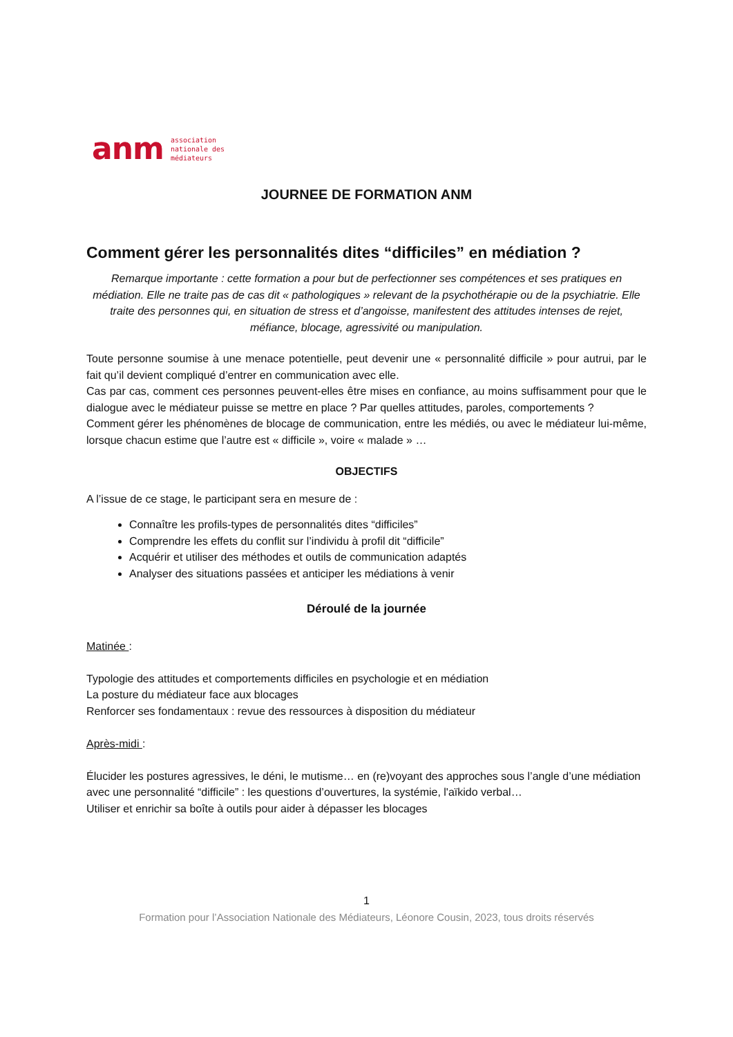anm
association
nationale des
médiateurs
JOURNEE DE FORMATION ANM
Comment gérer les personnalités dites “difficiles” en médiation ?
Remarque importante : cette formation a pour but de perfectionner ses compétences et ses pratiques en médiation. Elle ne traite pas de cas dit « pathologiques » relevant de la psychothérapie ou de la psychiatrie. Elle traite des personnes qui, en situation de stress et d’angoisse, manifestent des attitudes intenses de rejet, méfiance, blocage, agressivité ou manipulation.
Toute personne soumise à une menace potentielle, peut devenir une « personnalité difficile » pour autrui, par le fait qu’il devient compliqué d’entrer en communication avec elle.
Cas par cas, comment ces personnes peuvent-elles être mises en confiance, au moins suffisamment pour que le dialogue avec le médiateur puisse se mettre en place ? Par quelles attitudes, paroles, comportements ?
Comment gérer les phénomènes de blocage de communication, entre les médiés, ou avec le médiateur lui-même, lorsque chacun estime que l’autre est « difficile », voire « malade » …
OBJECTIFS
A l’issue de ce stage, le participant sera en mesure de :
Connaître les profils-types de personnalités dites “difficiles”
Comprendre les effets du conflit sur l’individu à profil dit “difficile”
Acquérir et utiliser des méthodes et outils de communication adaptés
Analyser des situations passées et anticiper les médiations à venir
Déroulé de la journée
Matinée :
Typologie des attitudes et comportements difficiles en psychologie et en médiation
La posture du médiateur face aux blocages
Renforcer ses fondamentaux : revue des ressources à disposition du médiateur
Après-midi :
Élucider les postures agressives, le déni, le mutisme… en (re)voyant des approches sous l’angle d’une médiation avec une personnalité “difficile” : les questions d’ouvertures, la systémie, l'aïkido verbal…
Utiliser et enrichir sa boîte à outils pour aider à dépasser les blocages
1
Formation pour l’Association Nationale des Médiateurs, Léonore Cousin, 2023, tous droits réservés